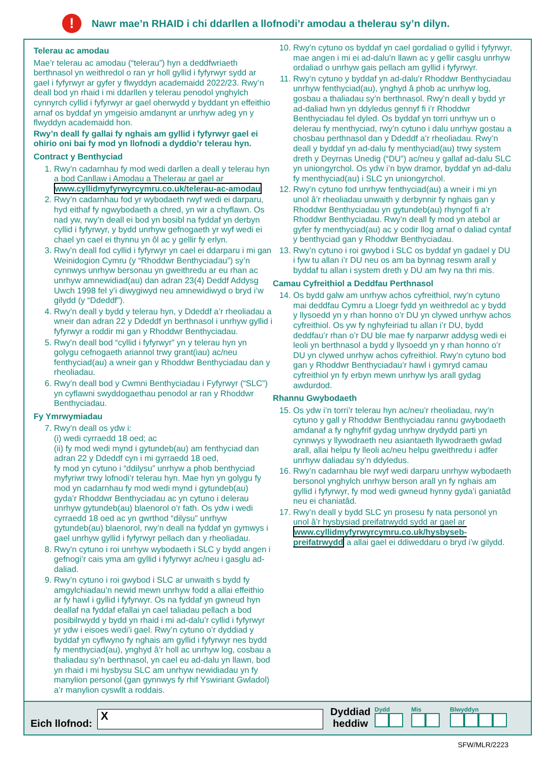!
Nawr mae’n RHAID i chi ddarllen a llofnodi’r amodau a thelerau sy’n dilyn.
Telerau ac amodau
Mae’r telerau ac amodau (“telerau”) hyn a deddfwriaeth berthnasol yn weithredol o ran yr holl gyllid i fyfyrwyr sydd ar gael i fyfyrwyr ar gyfer y flwyddyn academaidd 2022/23. Rwy’n deall bod yn rhaid i mi ddarllen y telerau penodol ynghylch cynnyrch cyllid i fyfyrwyr ar gael oherwydd y byddant yn effeithio arnaf os byddaf yn ymgeisio amdanynt ar unrhyw adeg yn y flwyddyn academaidd hon.
Rwy’n deall fy gallai fy nghais am gyllid i fyfyrwyr gael ei ohirio oni bai fy mod yn llofnodi a dyddio’r telerau hyn.
Contract y Benthyciad
1. Rwy’n cadarnhau fy mod wedi darllen a deall y telerau hyn a bod Canllaw i Amodau a Thelerau ar gael ar www.cyllidmyfyrwyrcymru.co.uk/telerau-ac-amodau
2. Rwy’n cadarnhau fod yr wybodaeth rwyf wedi ei darparu, hyd eithaf fy ngwybodaeth a chred, yn wir a chyflawn. Os nad yw, rwy’n deall ei bod yn bosibl na fyddaf yn derbyn cyllid i fyfyrwyr, y bydd unrhyw gefnogaeth yr wyf wedi ei chael yn cael ei thynnu yn ôl ac y gellir fy erlyn.
3. Rwy’n deall fod cyllid i fyfyrwyr yn cael ei ddarparu i mi gan Weinidogion Cymru (y “Rhoddwr Benthyciadau”) sy’n cynnwys unrhyw bersonau yn gweithredu ar eu rhan ac unrhyw amnewidiad(au) dan adran 23(4) Deddf Addysg Uwch 1998 fel y’i diwygiwyd neu amnewidiwyd o bryd i’w gilydd (y “Ddeddf”).
4. Rwy’n deall y bydd y telerau hyn, y Ddeddf a’r rheoliadau a wneir dan adran 22 y Ddeddf yn berthnasol i unrhyw gyllid i fyfyrwyr a roddir mi gan y Rhoddwr Benthyciadau.
5. Rwy’n deall bod “cyllid i fyfyrwyr” yn y telerau hyn yn golygu cefnogaeth ariannol trwy grant(iau) ac/neu fenthyciad(au) a wneir gan y Rhoddwr Benthyciadau dan y rheoliadau.
6. Rwy’n deall bod y Cwmni Benthyciadau i Fyfyrwyr (“SLC”) yn cyflawni swyddogaethau penodol ar ran y Rhoddwr Benthyciadau.
Fy Ymrwymiadau
7. Rwy’n deall os ydw i:
(i) wedi cyrraedd 18 oed; ac
(ii) fy mod wedi mynd i gytundeb(au) am fenthyciad dan adran 22 y Ddeddf cyn i mi gyrraedd 18 oed,
fy mod yn cytuno i “ddilysu” unrhyw a phob benthyciad myfyriwr trwy lofnodi’r telerau hyn. Mae hyn yn golygu fy mod yn cadarnhau fy mod wedi mynd i gytundeb(au) gyda’r Rhoddwr Benthyciadau ac yn cytuno i delerau unrhyw gytundeb(au) blaenorol o’r fath. Os ydw i wedi cyrraedd 18 oed ac yn gwrthod “dilysu” unrhyw gytundeb(au) blaenorol, rwy’n deall na fyddaf yn gymwys i gael unrhyw gyllid i fyfyrwyr pellach dan y rheoliadau.
8. Rwy’n cytuno i roi unrhyw wybodaeth i SLC y bydd angen i gefnogi’r cais yma am gyllid i fyfyrwyr ac/neu i gasglu ad-daliad.
9. Rwy’n cytuno i roi gwybod i SLC ar unwaith s bydd fy amgylchiadau’n newid mewn unrhyw fodd a allai effeithio ar fy hawl i gyllid i fyfyrwyr. Os na fyddaf yn gwneud hyn deallaf na fyddaf efallai yn cael taliadau pellach a bod posibilrwydd y bydd yn rhaid i mi ad-dalu’r cyllid i fyfyrwyr yr ydw i eisoes wedi’i gael. Rwy’n cytuno o’r dyddiad y byddaf yn cyflwyno fy nghais am gyllid i fyfyrwyr nes bydd fy menthyciad(au), ynghyd â’r holl ac unrhyw log, cosbau a thaliadau sy’n berthnasol, yn cael eu ad-dalu yn llawn, bod yn rhaid i mi hysbysu SLC am unrhyw newidiadau yn fy manylion personol (gan gynnwys fy rhif Yswiriant Gwladol) a’r manylion cyswllt a roddais.
10. Rwy’n cytuno os byddaf yn cael gordaliad o gyllid i fyfyrwyr, mae angen i mi ei ad-dalu’n llawn ac y gellir casglu unrhyw ordaliad o unrhyw gais pellach am gyllid i fyfyrwyr.
11. Rwy’n cytuno y byddaf yn ad-dalu’r Rhoddwr Benthyciadau unrhyw fenthyciad(au), ynghyd â phob ac unrhyw log, gosbau a thaliadau sy’n berthnasol. Rwy’n deall y bydd yr ad-daliad hwn yn ddyledus gennyf fi i’r Rhoddwr Benthyciadau fel dyled. Os byddaf yn torri unrhyw un o delerau fy menthyciad, rwy’n cytuno i dalu unrhyw gostau a chosbau perthnasol dan y Ddeddf a’r rheoliadau. Rwy’n deall y byddaf yn ad-dalu fy menthyciad(au) trwy system dreth y Deyrnas Unedig (“DU”) ac/neu y gallaf ad-dalu SLC yn uniongyrchol. Os ydw i’n byw dramor, byddaf yn ad-dalu fy menthyciad(au) i SLC yn uniongyrchol.
12. Rwy’n cytuno fod unrhyw fenthyciad(au) a wneir i mi yn unol â’r rheoliadau unwaith y derbynnir fy nghais gan y Rhoddwr Benthyciadau yn gytundeb(au) rhyngof fi a’r Rhoddwr Benthyciadau. Rwy’n deall fy mod yn atebol ar gyfer fy menthyciad(au) ac y codir llog arnaf o daliad cyntaf y benthyciad gan y Rhoddwr Benthyciadau.
13. Rwy’n cytuno i roi gwybod i SLC os byddaf yn gadael y DU i fyw tu allan i’r DU neu os am ba bynnag reswm arall y byddaf tu allan i system dreth y DU am fwy na thri mis.
Camau Cyfreithiol a Deddfau Perthnasol
14. Os bydd galw am unrhyw achos cyfreithiol, rwy’n cytuno mai deddfau Cymru a Lloegr fydd yn weithredol ac y bydd y llysoedd yn y rhan honno o’r DU yn clywed unrhyw achos cyfreithiol. Os yw fy nghyfeiriad tu allan i’r DU, bydd deddfau’r rhan o’r DU ble mae fy narparwr addysg wedi ei leoli yn berthnasol a bydd y llysoedd yn y rhan honno o’r DU yn clywed unrhyw achos cyfreithiol. Rwy’n cytuno bod gan y Rhoddwr Benthyciadau’r hawl i gymryd camau cyfreithiol yn fy erbyn mewn unrhyw lys arall gydag awdurdod.
Rhannu Gwybodaeth
15. Os ydw i’n torri’r telerau hyn ac/neu’r rheoliadau, rwy’n cytuno y gall y Rhoddwr Benthyciadau rannu gwybodaeth amdanaf a fy nghyfrif gydag unrhyw drydydd parti yn cynnwys y llywodraeth neu asiantaeth llywodraeth gwlad arall, allai helpu fy lleoli ac/neu helpu gweithredu i adfer unrhyw daliadau sy’n ddyledus.
16. Rwy’n cadarnhau ble rwyf wedi darparu unrhyw wybodaeth bersonol ynghylch unrhyw berson arall yn fy nghais am gyllid i fyfyrwyr, fy mod wedi gwneud hynny gyda’i ganiatâd neu ei chaniatâd.
17. Rwy’n deall y bydd SLC yn prosesu fy nata personol yn unol â’r hysbysiad preifatrwydd sydd ar gael ar www.cyllidmyfyrwyrcymru.co.uk/hysbyseb-preifatrwydd a allai gael ei ddiweddaru o bryd i’w gilydd.
Eich llofnod:
X
Dyddiad
heddiw
Dydd
Mis
Blwyddyn
SFW/MLR/2223